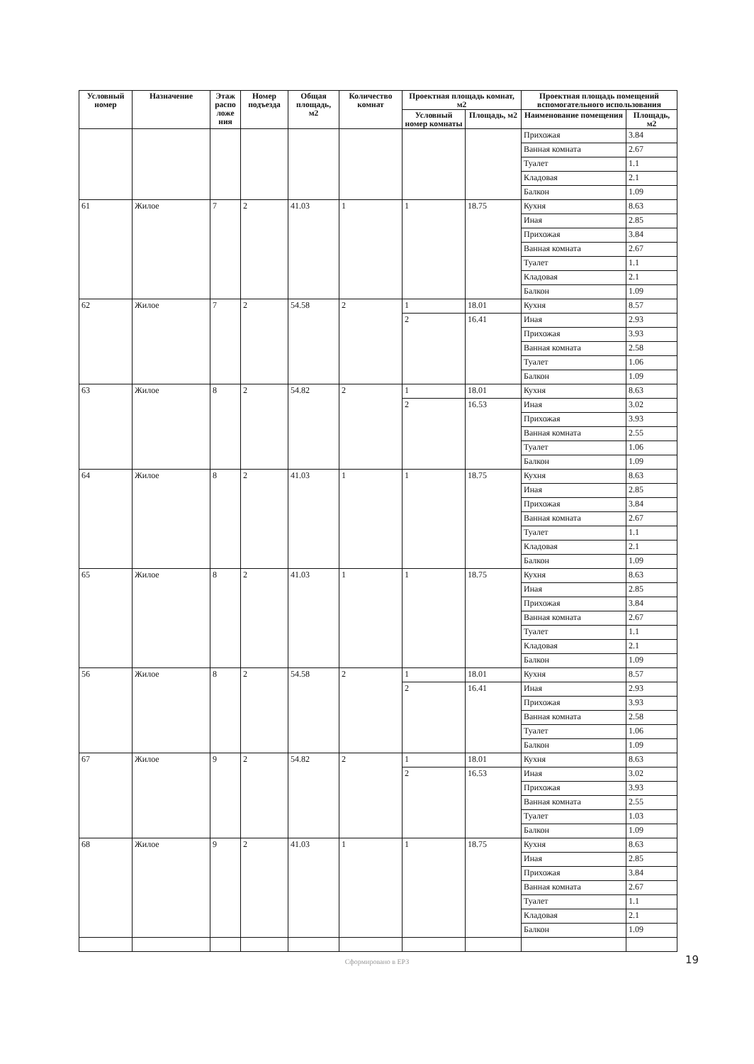| Условный номер | Назначение | Этаж распо ложе ния | Номер подъезда | Общая площадь, м2 | Количество комнат | Проектная площадь комнат, м2 | | Проектная площадь помещений вспомогательного использования | |
| --- | --- | --- | --- | --- | --- | --- | --- | --- | --- |
| | | | | | | Условный номер комнаты | Площадь, м2 | Наименование помещения | Площадь, м2 |
| | | | | | | | | Прихожая | 3.84 |
| | | | | | | | | Ванная комната | 2.67 |
| | | | | | | | | Туалет | 1.1 |
| | | | | | | | | Кладовая | 2.1 |
| | | | | | | | | Балкон | 1.09 |
| 61 | Жилое | 7 | 2 | 41.03 | 1 | 1 | 18.75 | Кухня | 8.63 |
| | | | | | | | | Иная | 2.85 |
| | | | | | | | | Прихожая | 3.84 |
| | | | | | | | | Ванная комната | 2.67 |
| | | | | | | | | Туалет | 1.1 |
| | | | | | | | | Кладовая | 2.1 |
| | | | | | | | | Балкон | 1.09 |
| 62 | Жилое | 7 | 2 | 54.58 | 2 | 1 | 18.01 | Кухня | 8.57 |
| | | | | | | 2 | 16.41 | Иная | 2.93 |
| | | | | | | | | Прихожая | 3.93 |
| | | | | | | | | Ванная комната | 2.58 |
| | | | | | | | | Туалет | 1.06 |
| | | | | | | | | Балкон | 1.09 |
| 63 | Жилое | 8 | 2 | 54.82 | 2 | 1 | 18.01 | Кухня | 8.63 |
| | | | | | | 2 | 16.53 | Иная | 3.02 |
| | | | | | | | | Прихожая | 3.93 |
| | | | | | | | | Ванная комната | 2.55 |
| | | | | | | | | Туалет | 1.06 |
| | | | | | | | | Балкон | 1.09 |
| 64 | Жилое | 8 | 2 | 41.03 | 1 | 1 | 18.75 | Кухня | 8.63 |
| | | | | | | | | Иная | 2.85 |
| | | | | | | | | Прихожая | 3.84 |
| | | | | | | | | Ванная комната | 2.67 |
| | | | | | | | | Туалет | 1.1 |
| | | | | | | | | Кладовая | 2.1 |
| | | | | | | | | Балкон | 1.09 |
| 65 | Жилое | 8 | 2 | 41.03 | 1 | 1 | 18.75 | Кухня | 8.63 |
| | | | | | | | | Иная | 2.85 |
| | | | | | | | | Прихожая | 3.84 |
| | | | | | | | | Ванная комната | 2.67 |
| | | | | | | | | Туалет | 1.1 |
| | | | | | | | | Кладовая | 2.1 |
| | | | | | | | | Балкон | 1.09 |
| 56 | Жилое | 8 | 2 | 54.58 | 2 | 1 | 18.01 | Кухня | 8.57 |
| | | | | | | 2 | 16.41 | Иная | 2.93 |
| | | | | | | | | Прихожая | 3.93 |
| | | | | | | | | Ванная комната | 2.58 |
| | | | | | | | | Туалет | 1.06 |
| | | | | | | | | Балкон | 1.09 |
| 67 | Жилое | 9 | 2 | 54.82 | 2 | 1 | 18.01 | Кухня | 8.63 |
| | | | | | | 2 | 16.53 | Иная | 3.02 |
| | | | | | | | | Прихожая | 3.93 |
| | | | | | | | | Ванная комната | 2.55 |
| | | | | | | | | Туалет | 1.03 |
| | | | | | | | | Балкон | 1.09 |
| 68 | Жилое | 9 | 2 | 41.03 | 1 | 1 | 18.75 | Кухня | 8.63 |
| | | | | | | | | Иная | 2.85 |
| | | | | | | | | Прихожая | 3.84 |
| | | | | | | | | Ванная комната | 2.67 |
| | | | | | | | | Туалет | 1.1 |
| | | | | | | | | Кладовая | 2.1 |
| | | | | | | | | Балкон | 1.09 |
Сформировано в ЕРЗ 19